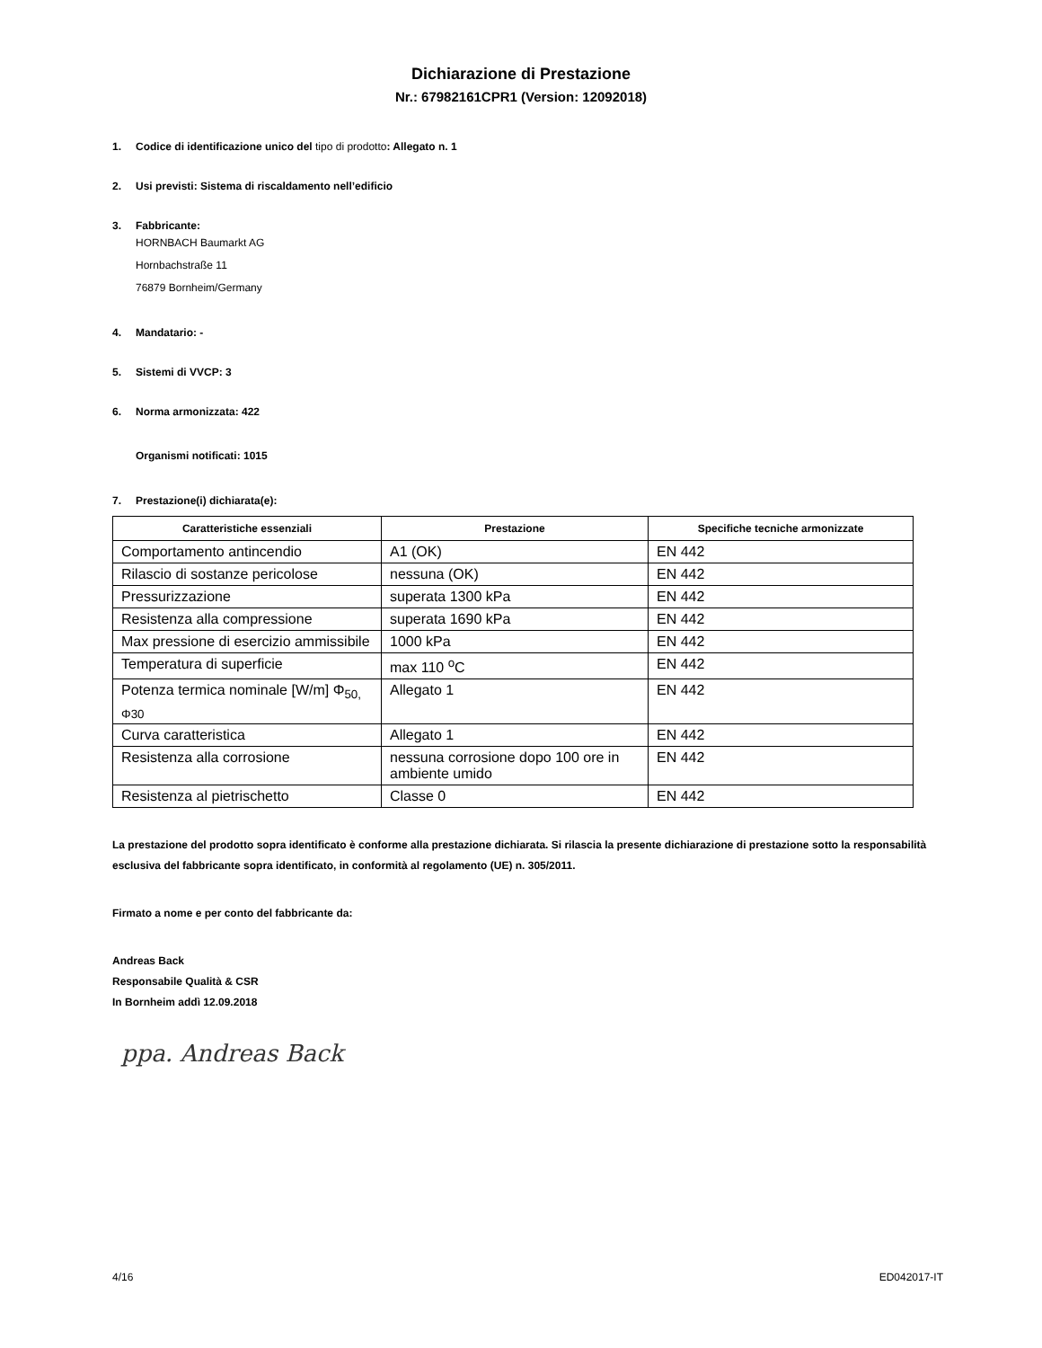Dichiarazione di Prestazione
Nr.: 67982161CPR1 (Version: 12092018)
1. Codice di identificazione unico del tipo di prodotto: Allegato n. 1
2. Usi previsti: Sistema di riscaldamento nell’edificio
3. Fabbricante:
HORNBACH Baumarkt AG
Hornbachstraße 11
76879 Bornheim/Germany
4. Mandatario: -
5. Sistemi di VVCP: 3
6. Norma armonizzata: 422
Organismi notificati: 1015
7. Prestazione(i) dichiarata(e):
| Caratteristiche essenziali | Prestazione | Specifiche tecniche armonizzate |
| --- | --- | --- |
| Comportamento antincendio | A1 (OK) | EN 442 |
| Rilascio di sostanze pericolose | nessuna (OK) | EN 442 |
| Pressurizzazione | superata 1300 kPa | EN 442 |
| Resistenza alla compressione | superata 1690 kPa | EN 442 |
| Max pressione di esercizio ammissibile | 1000 kPa | EN 442 |
| Temperatura di superficie | max 110 <sup>o</sup>C | EN 442 |
| Potenza termica nominale [W/m] Φ<sub>50, Φ30</sub> | Allegato 1 | EN 442 |
| Curva caratteristica | Allegato 1 | EN 442 |
| Resistenza alla corrosione | nessuna corrosione dopo 100 ore in ambiente umido | EN 442 |
| Resistenza al pietrischetto | Classe 0 | EN 442 |
La prestazione del prodotto sopra identificato è conforme alla prestazione dichiarata. Si rilascia la presente dichiarazione di prestazione sotto la responsabilità esclusiva del fabbricante sopra identificato, in conformità al regolamento (UE) n. 305/2011.
Firmato a nome e per conto del fabbricante da:
Andreas Back
Responsabile Qualità & CSR
In Bornheim addì 12.09.2018
ppa. Andreas Back
4/16 ED042017-IT